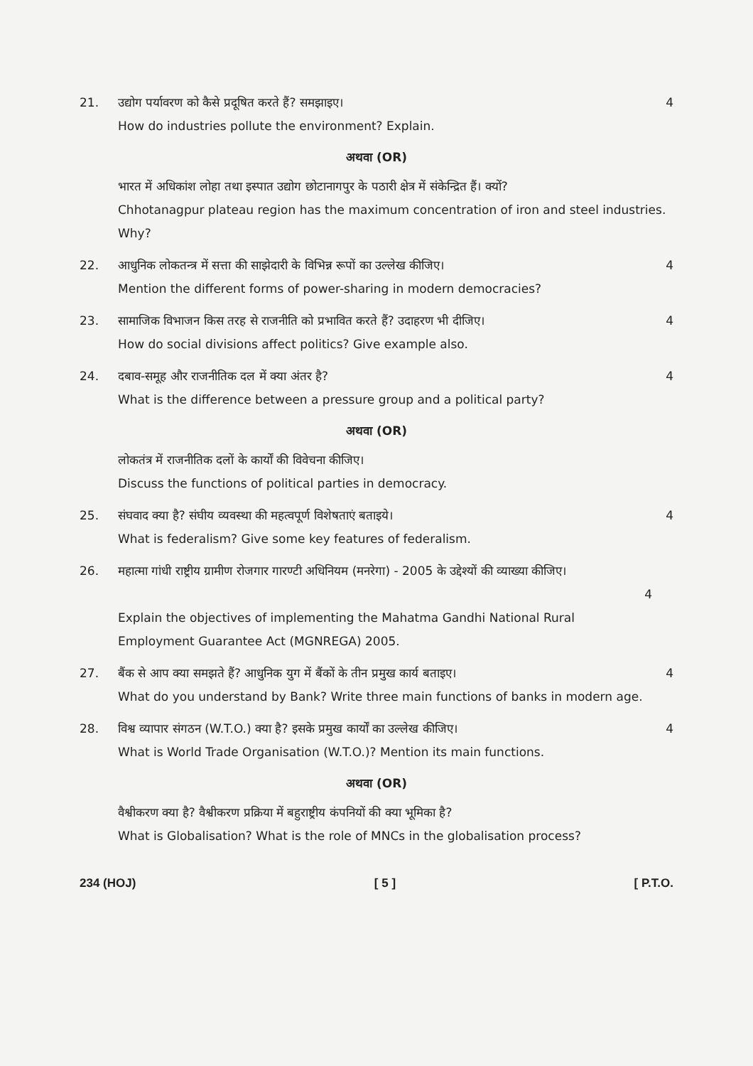21. उद्योग पर्यावरण को कैसे प्रदूषित करते हैं? समझाइए।
How do industries pollute the environment? Explain.
4
अथवा (OR)
भारत में अधिकांश लोहा तथा इस्पात उद्योग छोटानागपुर के पठारी क्षेत्र में संकेन्द्रित हैं। क्यों?
Chhotanagpur plateau region has the maximum concentration of iron and steel industries. Why?
22. आधुनिक लोकतन्त्र में सत्ता की साझेदारी के विभिन्न रूपों का उल्लेख कीजिए।
Mention the different forms of power-sharing in modern democracies?
4
23. सामाजिक विभाजन किस तरह से राजनीति को प्रभावित करते हैं? उदाहरण भी दीजिए।
How do social divisions affect politics? Give example also.
4
24. दबाव-समूह और राजनीतिक दल में क्या अंतर है?
What is the difference between a pressure group and a political party?
4
अथवा (OR)
लोकतंत्र में राजनीतिक दलों के कार्यों की विवेचना कीजिए।
Discuss the functions of political parties in democracy.
25. संघवाद क्या है? संघीय व्यवस्था की महत्वपूर्ण विशेषताएं बताइये।
What is federalism? Give some key features of federalism.
4
26. महात्मा गांधी राष्ट्रीय ग्रामीण रोजगार गारण्टी अधिनियम (मनरेगा) - 2005 के उद्देश्यों की व्याख्या कीजिए।
4
Explain the objectives of implementing the Mahatma Gandhi National Rural Employment Guarantee Act (MGNREGA) 2005.
27. बैंक से आप क्या समझते हैं? आधुनिक युग में बैंकों के तीन प्रमुख कार्य बताइए।
What do you understand by Bank? Write three main functions of banks in modern age.
4
28. विश्व व्यापार संगठन (W.T.O.) क्या है? इसके प्रमुख कार्यों का उल्लेख कीजिए।
What is World Trade Organisation (W.T.O.)? Mention its main functions.
4
अथवा (OR)
वैश्वीकरण क्या है? वैश्वीकरण प्रक्रिया में बहुराष्ट्रीय कंपनियों की क्या भूमिका है?
What is Globalisation? What is the role of MNCs in the globalisation process?
234 (HOJ) [ 5 ] [ P.T.O.